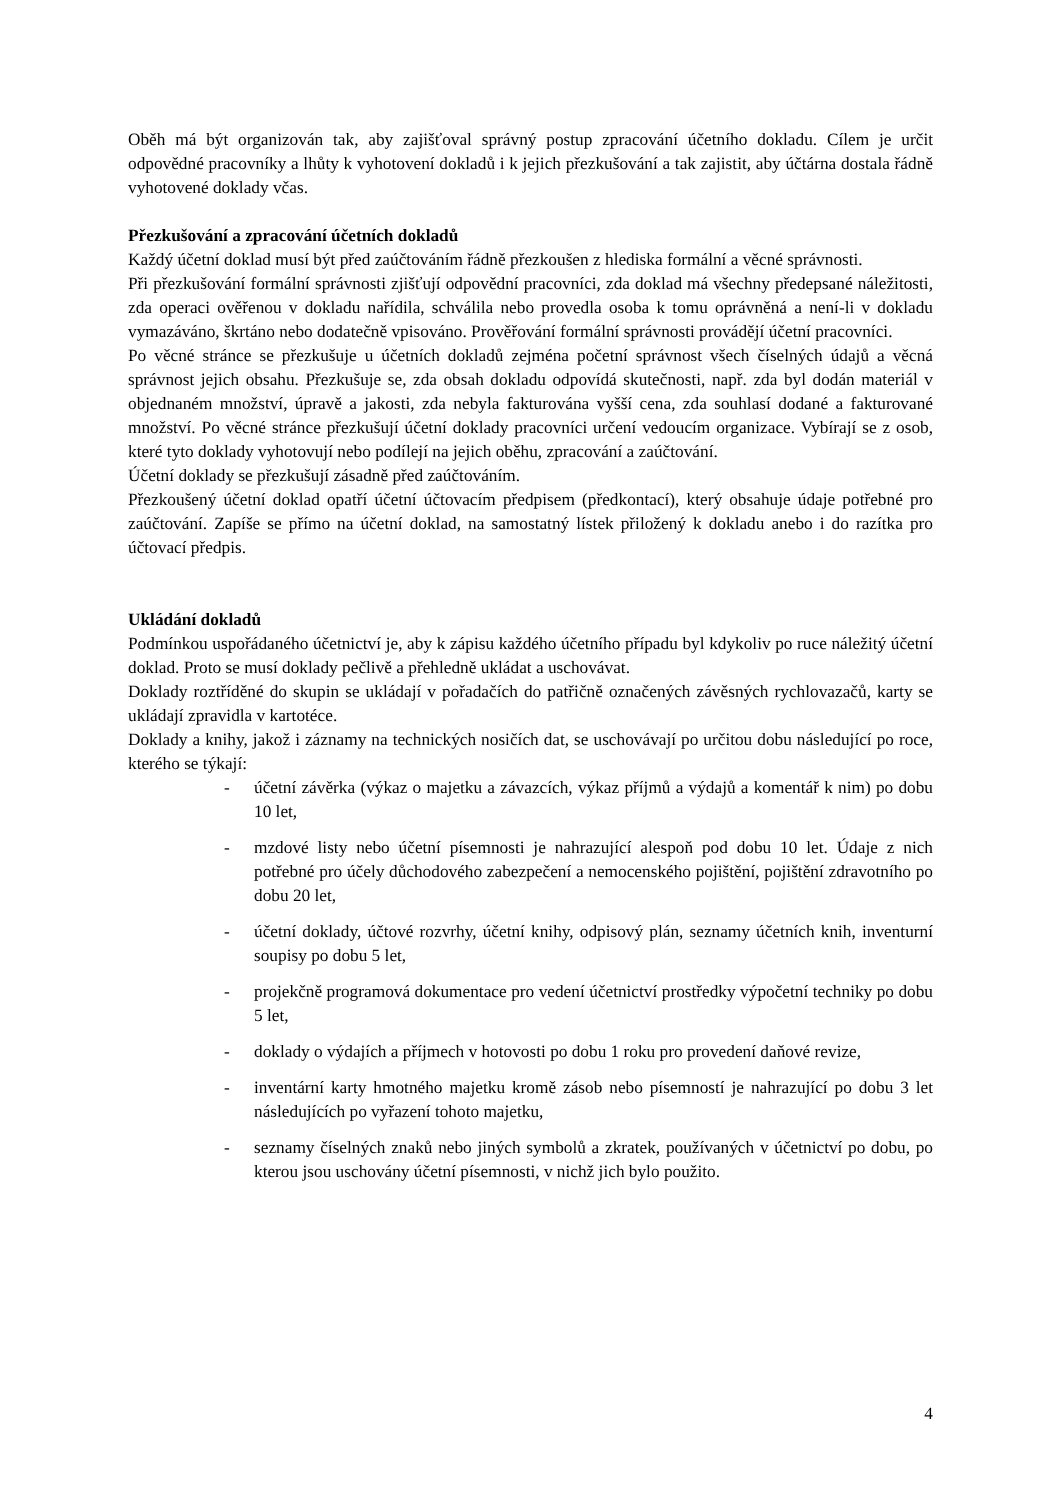Oběh má být organizován tak, aby zajišťoval správný postup zpracování účetního dokladu. Cílem je určit odpovědné pracovníky a lhůty k vyhotovení dokladů i k jejich přezkušování a tak zajistit, aby účtárna dostala řádně vyhotovené doklady včas.
Přezkušování a zpracování účetních dokladů
Každý účetní doklad musí být před zaúčtováním řádně přezkoušen z hlediska formální a věcné správnosti.
Při přezkušování formální správnosti zjišťují odpovědní pracovníci, zda doklad má všechny předepsané náležitosti, zda operaci ověřenou v dokladu nařídila, schválila nebo provedla osoba k tomu oprávněná a není-li v dokladu vymazáváno, škrtáno nebo dodatečně vpisováno. Prověřování formální správnosti provádějí účetní pracovníci.
Po věcné stránce se přezkušuje u účetních dokladů zejména početní správnost všech číselných údajů a věcná správnost jejich obsahu. Přezkušuje se, zda obsah dokladu odpovídá skutečnosti, např. zda byl dodán materiál v objednaném množství, úpravě a jakosti, zda nebyla fakturována vyšší cena, zda souhlasí dodané a fakturované množství. Po věcné stránce přezkušují účetní doklady pracovníci určení vedoucím organizace. Vybírají se z osob, které tyto doklady vyhotovují nebo podílejí na jejich oběhu, zpracování a zaúčtování.
Účetní doklady se přezkušují zásadně před zaúčtováním.
Přezkoušený účetní doklad opatří účetní účtovacím předpisem (předkontací), který obsahuje údaje potřebné pro zaúčtování. Zapíše se přímo na účetní doklad, na samostatný lístek přiložený k dokladu anebo i do razítka pro účtovací předpis.
Ukládání dokladů
Podmínkou uspořádaného účetnictví je, aby k zápisu každého účetního případu byl kdykoliv po ruce náležitý účetní doklad. Proto se musí doklady pečlivě a přehledně ukládat a uschovávat.
Doklady roztříděné do skupin se ukládají v pořadačích do patřičně označených závěsných rychlovazačů, karty se ukládají zpravidla v kartotéce.
Doklady a knihy, jakož i záznamy na technických nosičích dat, se uschovávají po určitou dobu následující po roce, kterého se týkají:
- účetní závěrka (výkaz o majetku a závazcích, výkaz příjmů a výdajů a komentář k nim) po dobu 10 let,
- mzdové listy nebo účetní písemnosti je nahrazující alespoň pod dobu 10 let. Údaje z nich potřebné pro účely důchodového zabezpečení a nemocenského pojištění, pojištění zdravotního po dobu 20 let,
- účetní doklady, účtové rozvrhy, účetní knihy, odpisový plán, seznamy účetních knih, inventurní soupisy po dobu 5 let,
- projekčně programová dokumentace pro vedení účetnictví prostředky výpočetní techniky po dobu 5 let,
- doklady o výdajích a příjmech v hotovosti po dobu 1 roku pro provedení daňové revize,
- inventární karty hmotného majetku kromě zásob nebo písemností je nahrazující po dobu 3 let následujících po vyřazení tohoto majetku,
- seznamy číselných znaků nebo jiných symbolů a zkratek, používaných v účetnictví po dobu, po kterou jsou uschovány účetní písemnosti, v nichž jich bylo použito.
4